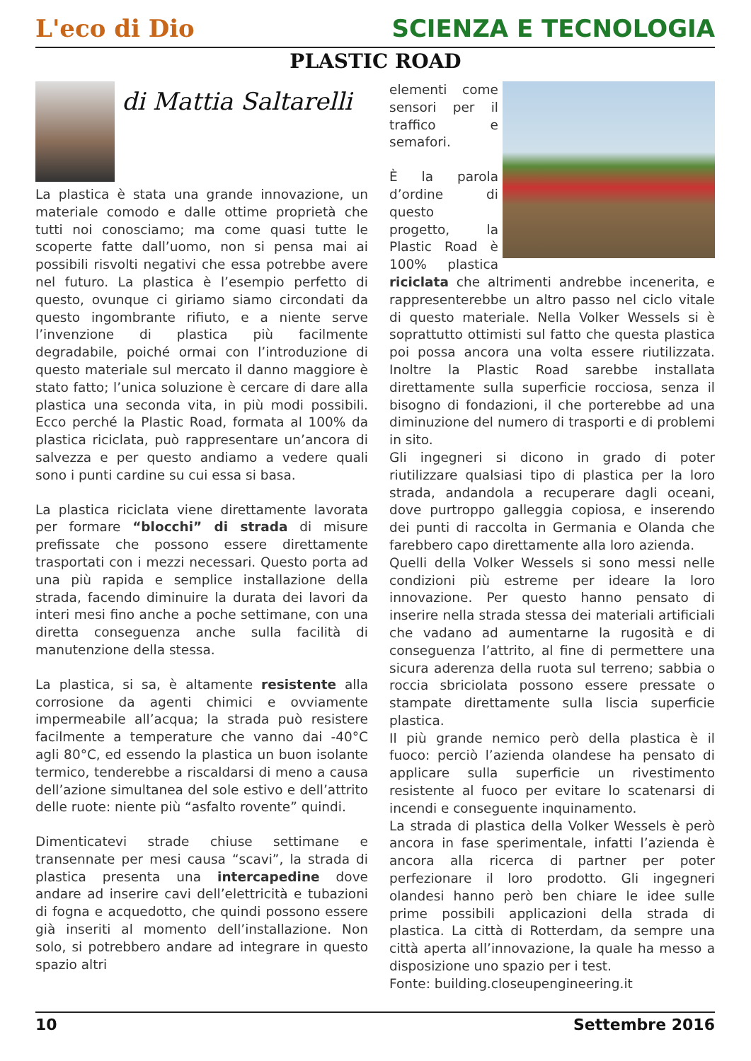L'eco di Dio
SCIENZA E TECNOLOGIA
PLASTIC ROAD
di Mattia Saltarelli
La plastica è stata una grande innovazione, un materiale comodo e dalle ottime proprietà che tutti noi conosciamo; ma come quasi tutte le scoperte fatte dall’uomo, non si pensa mai ai possibili risvolti negativi che essa potrebbe avere nel futuro. La plastica è l’esempio perfetto di questo, ovunque ci giriamo siamo circondati da questo ingombrante rifiuto, e a niente serve l’invenzione di plastica più facilmente degradabile, poiché ormai con l’introduzione di questo materiale sul mercato il danno maggiore è stato fatto; l’unica soluzione è cercare di dare alla plastica una seconda vita, in più modi possibili. Ecco perché la Plastic Road, formata al 100% da plastica riciclata, può rappresentare un’ancora di salvezza e per questo andiamo a vedere quali sono i punti cardine su cui essa si basa.
La plastica riciclata viene direttamente lavorata per formare “blocchi” di strada di misure prefissate che possono essere direttamente trasportati con i mezzi necessari. Questo porta ad una più rapida e semplice installazione della strada, facendo diminuire la durata dei lavori da interi mesi fino anche a poche settimane, con una diretta conseguenza anche sulla facilità di manutenzione della stessa.
La plastica, si sa, è altamente resistente alla corrosione da agenti chimici e ovviamente impermeabile all’acqua; la strada può resistere facilmente a temperature che vanno dai -40°C agli 80°C, ed essendo la plastica un buon isolante termico, tenderebbe a riscaldarsi di meno a causa dell’azione simultanea del sole estivo e dell’attrito delle ruote: niente più “asfalto rovente” quindi.
Dimenticatevi strade chiuse settimane e transennate per mesi causa “scavi”, la strada di plastica presenta una intercapedine dove andare ad inserire cavi dell’elettricità e tubazioni di fogna e acquedotto, che quindi possono essere già inseriti al momento dell’installazione. Non solo, si potrebbero andare ad integrare in questo spazio altri
elementi come sensori per il traffico e semafori.
È la parola d’ordine di questo progetto, la Plastic Road è 100% plastica riciclata che altrimenti andrebbe incenerita, e rappresenterebbe un altro passo nel ciclo vitale di questo materiale. Nella Volker Wessels si è soprattutto ottimisti sul fatto che questa plastica poi possa ancora una volta essere riutilizzata. Inoltre la Plastic Road sarebbe installata direttamente sulla superficie rocciosa, senza il bisogno di fondazioni, il che porterebbe ad una diminuzione del numero di trasporti e di problemi in sito.
Gli ingegneri si dicono in grado di poter riutilizzare qualsiasi tipo di plastica per la loro strada, andandola a recuperare dagli oceani, dove purtroppo galleggia copiosa, e inserendo dei punti di raccolta in Germania e Olanda che farebbero capo direttamente alla loro azienda.
Quelli della Volker Wessels si sono messi nelle condizioni più estreme per ideare la loro innovazione. Per questo hanno pensato di inserire nella strada stessa dei materiali artificiali che vadano ad aumentarne la rugosità e di conseguenza l’attrito, al fine di permettere una sicura aderenza della ruota sul terreno; sabbia o roccia sbriciolata possono essere pressate o stampate direttamente sulla liscia superficie plastica.
Il più grande nemico però della plastica è il fuoco: perciò l’azienda olandese ha pensato di applicare sulla superficie un rivestimento resistente al fuoco per evitare lo scatenarsi di incendi e conseguente inquinamento.
La strada di plastica della Volker Wessels è però ancora in fase sperimentale, infatti l’azienda è ancora alla ricerca di partner per poter perfezionare il loro prodotto. Gli ingegneri olandesi hanno però ben chiare le idee sulle prime possibili applicazioni della strada di plastica. La città di Rotterdam, da sempre una città aperta all’innovazione, la quale ha messo a disposizione uno spazio per i test.
Fonte: building.closeupengineering.it
10 Settembre 2016